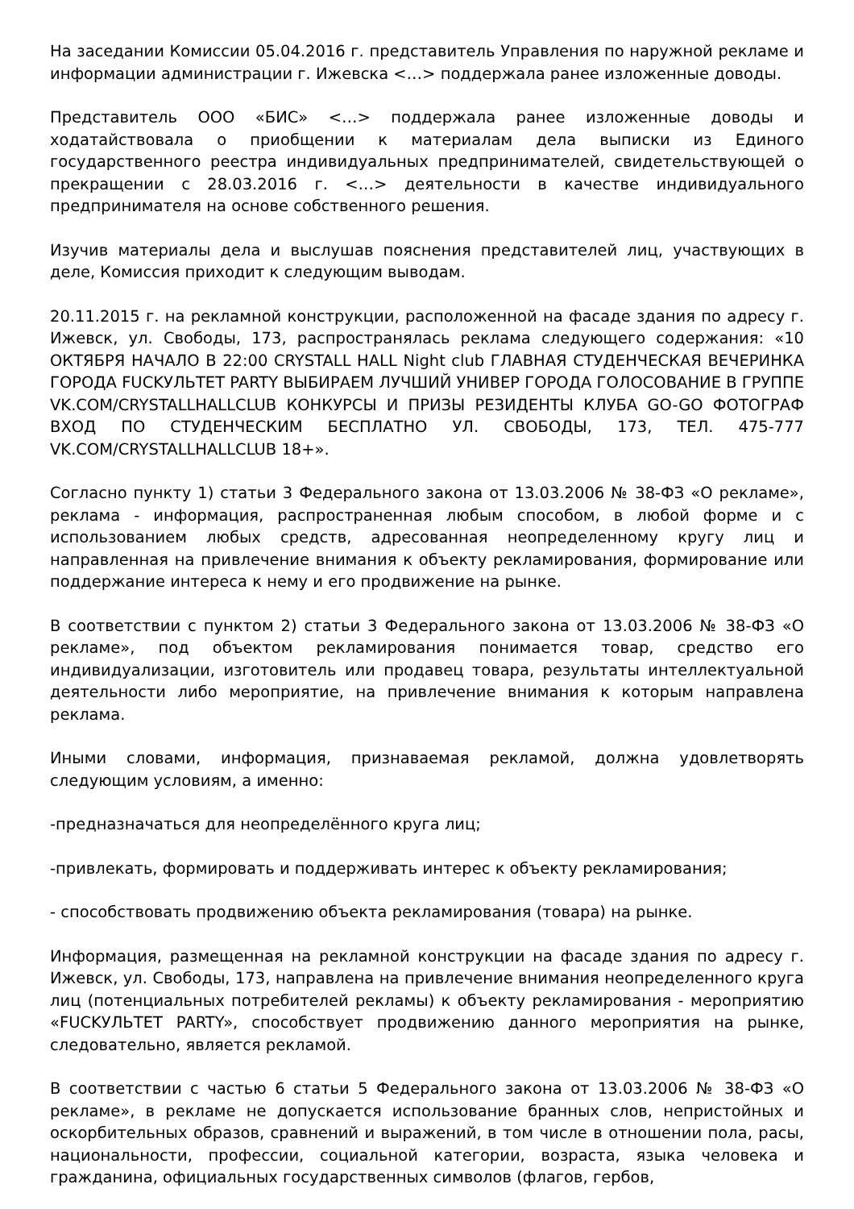На заседании Комиссии 05.04.2016 г. представитель Управления по наружной рекламе и информации администрации г. Ижевска <…> поддержала ранее изложенные доводы.
Представитель ООО «БИС» <…> поддержала ранее изложенные доводы и ходатайствовала о приобщении к материалам дела выписки из Единого государственного реестра индивидуальных предпринимателей, свидетельствующей о прекращении с 28.03.2016 г. <…> деятельности в качестве индивидуального предпринимателя на основе собственного решения.
Изучив материалы дела и выслушав пояснения представителей лиц, участвующих в деле, Комиссия приходит к следующим выводам.
20.11.2015 г. на рекламной конструкции, расположенной на фасаде здания по адресу г. Ижевск, ул. Свободы, 173, распространялась реклама следующего содержания: «10 ОКТЯБРЯ НАЧАЛО В 22:00 CRYSTALL HALL Night club ГЛАВНАЯ СТУДЕНЧЕСКАЯ ВЕЧЕРИНКА ГОРОДА FUCKУЛЬТЕТ PARTY ВЫБИРАЕМ ЛУЧШИЙ УНИВЕР ГОРОДА ГОЛОСОВАНИЕ В ГРУППЕ VK.COM/CRYSTALLHALLCLUB КОНКУРСЫ И ПРИЗЫ РЕЗИДЕНТЫ КЛУБА GO-GO ФОТОГРАФ ВХОД ПО СТУДЕНЧЕСКИМ БЕСПЛАТНО УЛ. СВОБОДЫ, 173, ТЕЛ. 475-777 VK.COM/CRYSTALLHALLCLUB 18+».
Согласно пункту 1) статьи 3 Федерального закона от 13.03.2006 № 38-ФЗ «О рекламе», реклама - информация, распространенная любым способом, в любой форме и с использованием любых средств, адресованная неопределенному кругу лиц и направленная на привлечение внимания к объекту рекламирования, формирование или поддержание интереса к нему и его продвижение на рынке.
В соответствии с пунктом 2) статьи 3 Федерального закона от 13.03.2006 № 38-ФЗ «О рекламе», под объектом рекламирования понимается товар, средство его индивидуализации, изготовитель или продавец товара, результаты интеллектуальной деятельности либо мероприятие, на привлечение внимания к которым направлена реклама.
Иными словами, информация, признаваемая рекламой, должна удовлетворять следующим условиям, а именно:
-предназначаться для неопределённого круга лиц;
-привлекать, формировать и поддерживать интерес к объекту рекламирования;
- способствовать продвижению объекта рекламирования (товара) на рынке.
Информация, размещенная на рекламной конструкции на фасаде здания по адресу г. Ижевск, ул. Свободы, 173, направлена на привлечение внимания неопределенного круга лиц (потенциальных потребителей рекламы) к объекту рекламирования - мероприятию «FUCKУЛЬТЕТ PARTY», способствует продвижению данного мероприятия на рынке, следовательно, является рекламой.
В соответствии с частью 6 статьи 5 Федерального закона от 13.03.2006 № 38-ФЗ «О рекламе», в рекламе не допускается использование бранных слов, непристойных и оскорбительных образов, сравнений и выражений, в том числе в отношении пола, расы, национальности, профессии, социальной категории, возраста, языка человека и гражданина, официальных государственных символов (флагов, гербов,